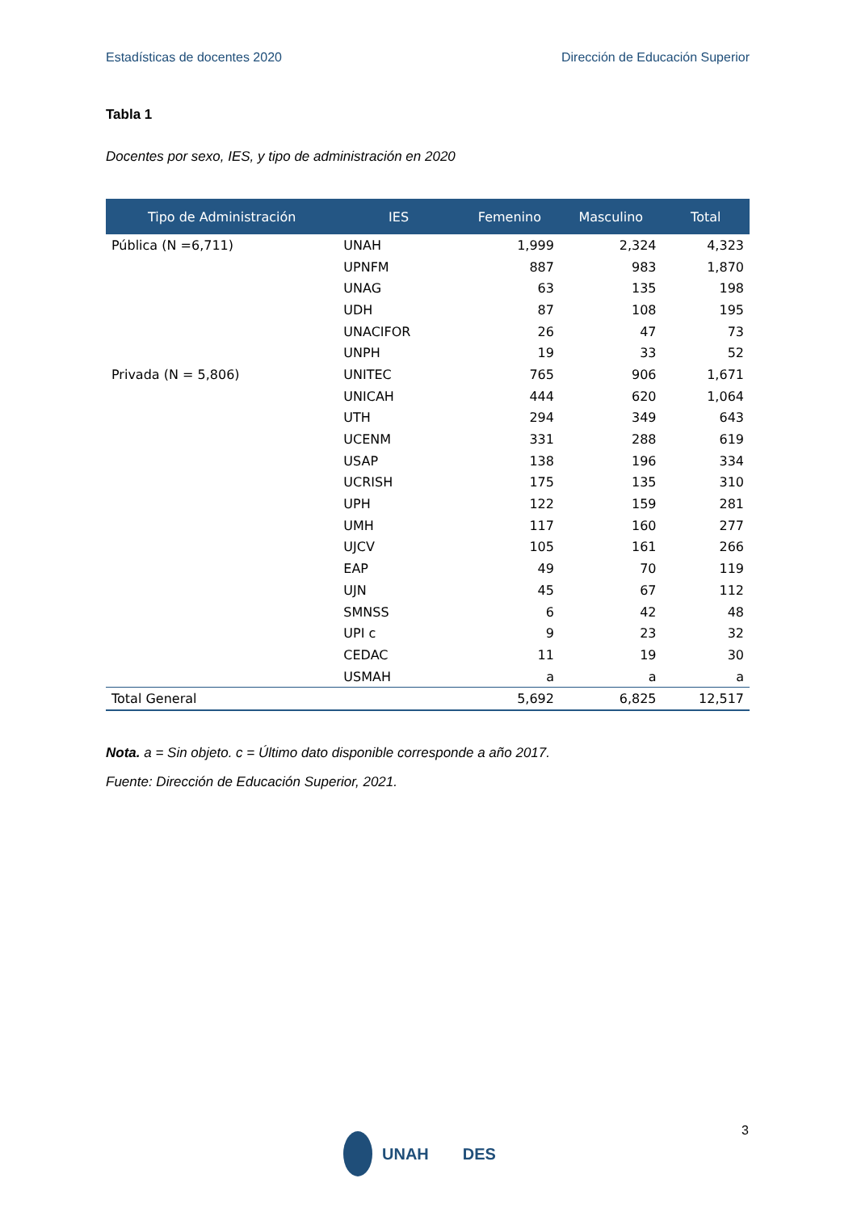Estadísticas de docentes 2020 Dirección de Educación Superior
Tabla 1
Docentes por sexo, IES, y tipo de administración en 2020
| Tipo de Administración | IES | Femenino | Masculino | Total |
| --- | --- | --- | --- | --- |
| Pública (N =6,711) | UNAH | 1,999 | 2,324 | 4,323 |
| | UPNFM | 887 | 983 | 1,870 |
| | UNAG | 63 | 135 | 198 |
| | UDH | 87 | 108 | 195 |
| | UNACIFOR | 26 | 47 | 73 |
| | UNPH | 19 | 33 | 52 |
| Privada (N = 5,806) | UNITEC | 765 | 906 | 1,671 |
| | UNICAH | 444 | 620 | 1,064 |
| | UTH | 294 | 349 | 643 |
| | UCENM | 331 | 288 | 619 |
| | USAP | 138 | 196 | 334 |
| | UCRISH | 175 | 135 | 310 |
| | UPH | 122 | 159 | 281 |
| | UMH | 117 | 160 | 277 |
| | UJCV | 105 | 161 | 266 |
| | EAP | 49 | 70 | 119 |
| | UJN | 45 | 67 | 112 |
| | SMNSS | 6 | 42 | 48 |
| | UPI c | 9 | 23 | 32 |
| | CEDAC | 11 | 19 | 30 |
| | USMAH | a | a | a |
| Total General | | 5,692 | 6,825 | 12,517 |
Nota. a = Sin objeto. c = Último dato disponible corresponde a año 2017.
Fuente: Dirección de Educación Superior, 2021.
3
UNAH DES